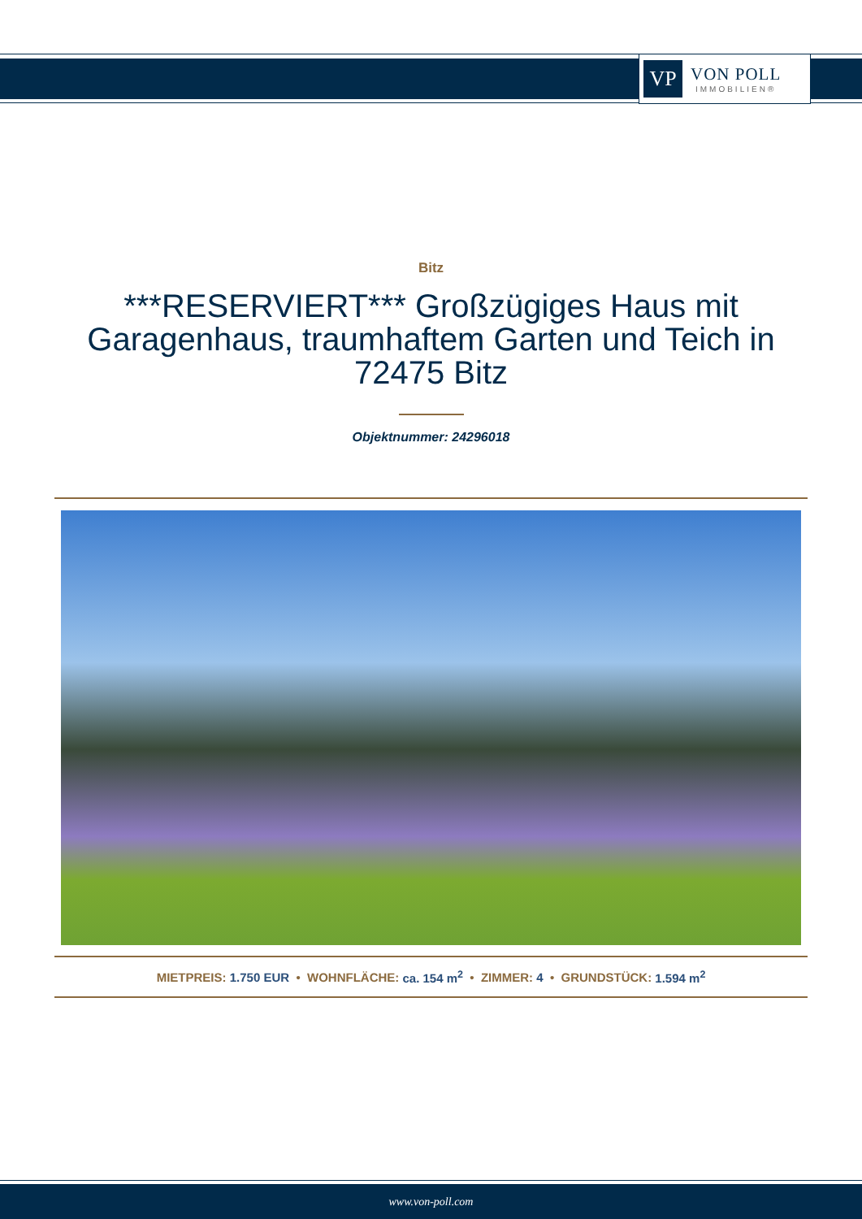VP
VON POLL
IMMOBILIEN®
Bitz
***RESERVIERT*** Großzügiges Haus mit Garagenhaus, traumhaftem Garten und Teich in 72475 Bitz
Objektnummer: 24296018
MIETPREIS: 1.750 EUR • WOHNFLÄCHE: ca. 154 m<sup>2</sup> • ZIMMER: 4 • GRUNDSTÜCK: 1.594 m<sup>2</sup>
www.von-poll.com